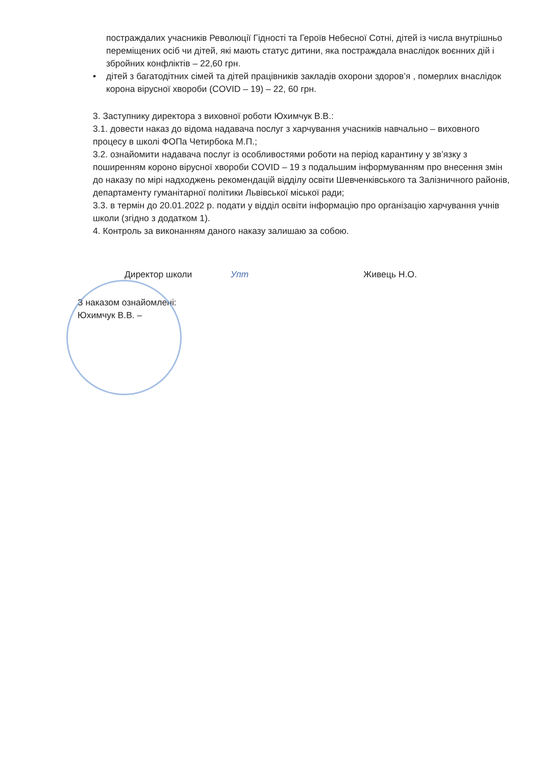постраждалих учасників Революції Гідності та Героїв Небесної Сотні, дітей із числа внутрішньо переміщених осіб чи дітей, які мають статус дитини, яка постраждала внаслідок воєнних дій і збройних конфліктів – 22,60 грн.
• дітей з багатодітних сімей та дітей працівників закладів охорони здоров’я , померлих внаслідок корона вірусної хвороби (COVID – 19) – 22, 60 грн.
3. Заступнику директора з виховної роботи Юхимчук В.В.:
3.1. довести наказ до відома надавача послуг з харчування учасників навчально – виховного процесу в школі ФОПа Четирбока М.П.;
3.2. ознайомити надавача послуг із особливостями роботи на період карантину у зв’язку з поширенням короно вірусної хвороби COVID – 19 з подальшим інформуванням про внесення змін до наказу по мірі надходжень рекомендацій відділу освіти Шевченківського та Залізничного районів, департаменту гуманітарної політики Львівської міської ради;
3.3. в термін до 20.01.2022 р. подати у відділ освіти інформацію про організацію харчування учнів школи (згідно з додатком 1).
4. Контроль за виконанням даного наказу залишаю за собою.
Директор школи Упт Живець Н.О.
З наказом ознайомлені:
Юхимчук В.В. –